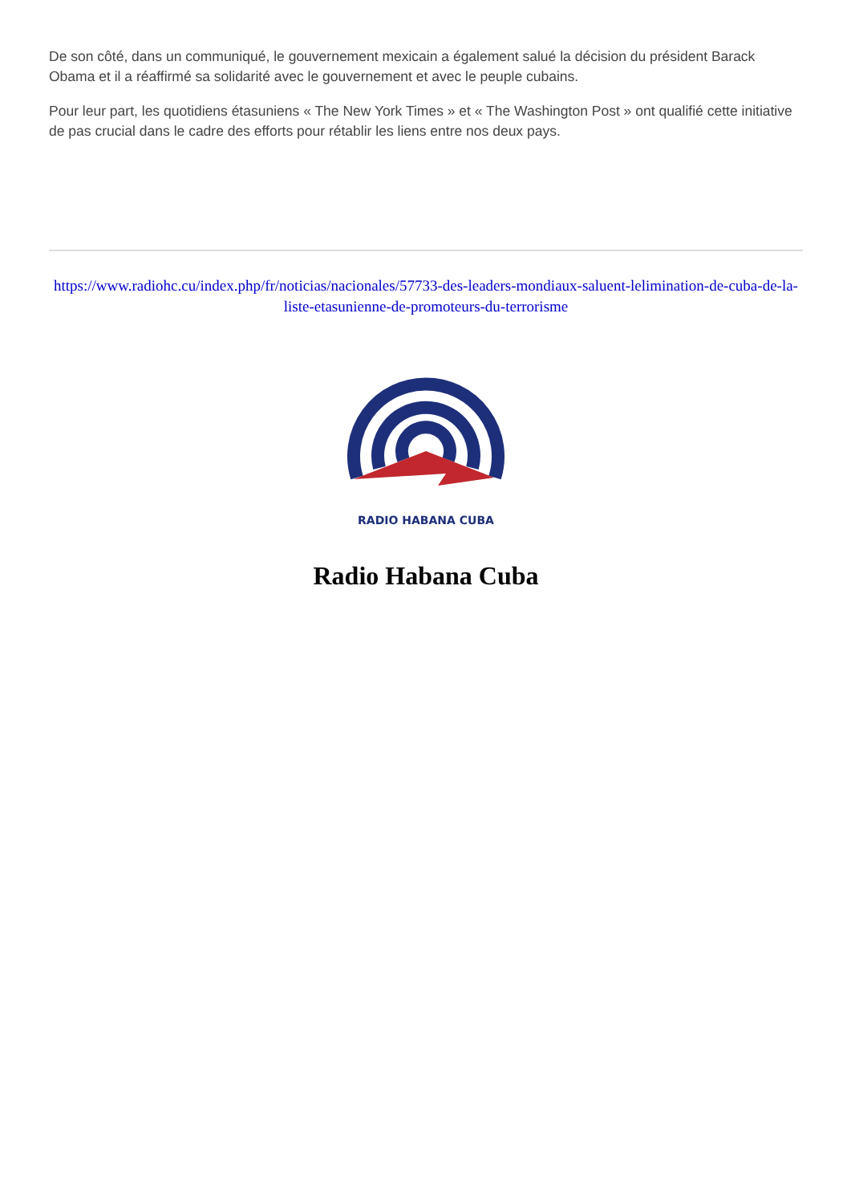De son côté, dans un communiqué, le gouvernement mexicain a également salué la décision du président Barack Obama et il a réaffirmé sa solidarité avec le gouvernement et avec le peuple cubains.
Pour leur part, les quotidiens étasuniens « The New York Times » et « The Washington Post » ont qualifié cette initiative de pas crucial dans le cadre des efforts pour rétablir les liens entre nos deux pays.
https://www.radiohc.cu/index.php/fr/noticias/nacionales/57733-des-leaders-mondiaux-saluent-lelimination-de-cuba-de-la-liste-etasunienne-de-promoteurs-du-terrorisme
RADIO HABANA CUBA
Radio Habana Cuba